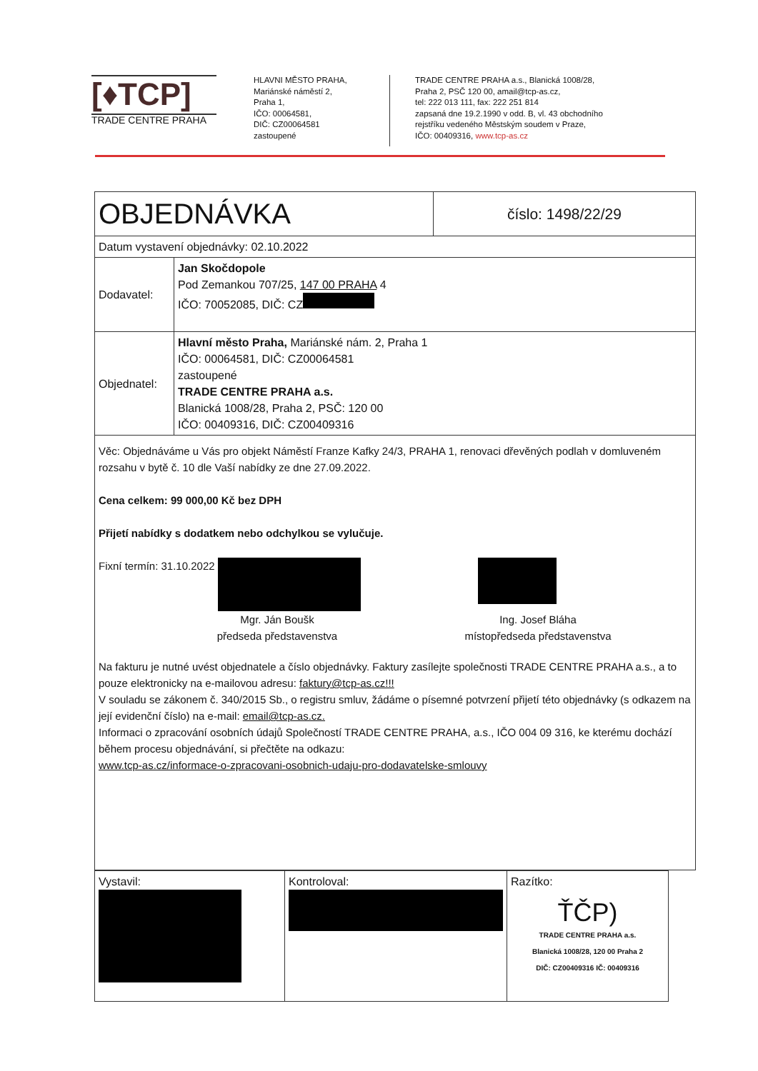[♦TCP]
TRADE CENTRE PRAHA
HLAVNI MĚSTO PRAHA,
Mariánské náměstí 2,
Praha 1,
IČO: 00064581,
DIČ: CZ00064581
zastoupené
TRADE CENTRE PRAHA a.s., Blanická 1008/28,
Praha 2, PSČ 120 00, amail@tcp-as.cz,
tel: 222 013 111, fax: 222 251 814
zapsaná dne 19.2.1990 v odd. B, vl. 43 obchodního
rejstříku vedeného Městským soudem v Praze,
IČO: 00409316, www.tcp-as.cz
| OBJEDNÁVKA | | číslo: 1498/22/29 |
| Datum vystavení objednávky: 02.10.2022 | | |
| Dodavatel: | Jan Skočdopole Pod Zemankou 707/25, 147 00 PRAHA 4 IČO: 70052085, DIČ: CZ | |
| Objednatel: | Hlavní město Praha, Mariánské nám. 2, Praha 1 IČO: 00064581, DIČ: CZ00064581 zastoupené TRADE CENTRE PRAHA a.s. Blanická 1008/28, Praha 2, PSČ: 120 00 IČO: 00409316, DIČ: CZ00409316 | |
| Věc: Objednáváme u Vás pro objekt Náměstí Franze Kafky 24/3, PRAHA 1, renovaci dřevěných podlah v domluveném rozsahu v bytě č. 10 dle Vaší nabídky ze dne 27.09.2022. Cena celkem: 99 000,00 Kč bez DPH Přijetí nabídky s dodatkem nebo odchylkou se vylučuje. Fixní termín: 31.10.2022 Mgr. Ján Boušk předseda představenstva Ing. Josef Bláha místopředseda představenstva Na fakturu je nutné uvést objednatele a číslo objednávky. Faktury zasílejte společnosti TRADE CENTRE PRAHA a.s., a to pouze elektronicky na e-mailovou adresu: faktury@tcp-as.cz!!! V souladu se zákonem č. 340/2015 Sb., o registru smluv, žádáme o písemné potvrzení přijetí této objednávky (s odkazem na její evidenční číslo) na e-mail: email@tcp-as.cz. Informaci o zpracování osobních údajů Společností TRADE CENTRE PRAHA, a.s., IČO 004 09 316, ke kterému dochází během procesu objednávání, si přečtěte na odkazu: www.tcp-as.cz/informace-o-zpracovani-osobnich-udaju-pro-dodavatelske-smlouvy | | |
| Vystavil: | Kontroloval: | Razítko: ŤČP) TRADE CENTRE PRAHA a.s. Blanická 1008/28, 120 00 Praha 2 DIČ: CZ00409316 IČ: 00409316 |